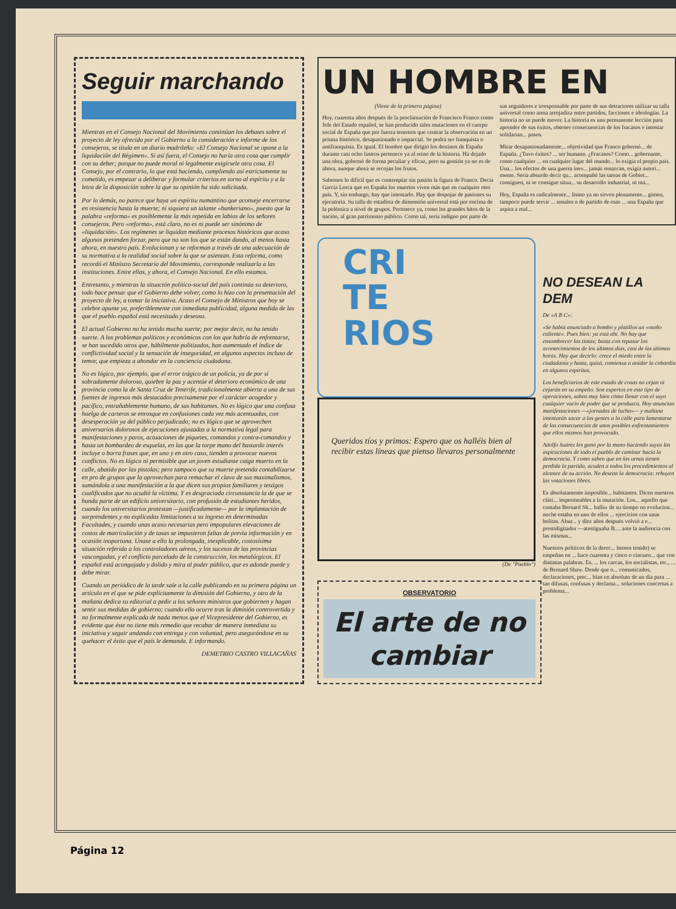Seguir marchando
Mientras en el Consejo Nacional del Movimiento continúan los debates sobre el proyecto de ley ofrecido por el Gobierno a la consideración e informe de los consejeros, se titula en un diario madrileño: «El Consejo Nacional se opone a la liquidación del Régimen». Si así fuera, el Consejo no haría otra cosa que cumplir con su deber; porque no puede moral ni legalmente exigírsele otra cosa. El Consejo, por el contrario, lo que está haciendo, cumpliendo así estrictamente su cometido, es empezar a deliberar y formular criterios en torno al espíritu y a la letra de la disposición sobre la que su opinión ha sido solicitada.
Por lo demás, no parece que haya un espíritu numantino que aconseje encerrarse en resistencia hasta la muerte; ni siquiera un talante «bunkeriano», puesto que la palabra «reforma» es posiblemente la más repetida en labios de los señores consejeros. Pero «reforma», está claro, no es ni puede ser sinónimo de «liquidación». Los regímenes se liquidan mediante procesos históricos que acaso algunos pretenden forzar, pero que no son los que se están dando, al menos hasta ahora, en nuestro país. Evolucionan y se reforman a través de una adecuación de su normativa a la realidad social sobre la que se asientan. Esta reforma, como recordó el Ministro Secretario del Movimiento, corresponde realizarla a las instituciones. Entre ellas, y ahora, el Consejo Nacional. En ello estamos.
Entretanto, y mientras la situación político-social del país continúa su deterioro, todo hace pensar que el Gobierno debe volver, como lo hizo con la presentación del proyecto de ley, a tomar la iniciativa. Acaso el Consejo de Ministros que hoy se celebre apunte ya, preferiblemente con inmediata publicidad, alguna medida de las que el pueblo español está necesitado y deseoso.
El actual Gobierno no ha tenido mucha suerte; por mejor decir, no ha tenido suerte. A los problemas políticos y económicos con los que habría de enfrentarse, se han sucedido otros que, hábilmente politizados, han aumentado el índice de conflictividad social y la sensación de inseguridad, en algunos aspectos incluso de temor, que empieza a ahondar en la conciencia ciudadana.
No es lógico, por ejemplo, que el error trágico de un policía, ya de por sí sobradamente doloroso, quiebre la paz y acentúe el deterioro económico de una provincia como la de Santa Cruz de Tenerife, tradicionalmente abierta a una de sus fuentes de ingresos más destacados precisamente por el carácter acogedor y pacífico, entrañablemente humano, de sus habitantes. No es lógico que una confusa huelga de carteros se enrosque en confusiones cada vez más acentuadas, con desesperación ya del público perjudicado; no es lógico que se aprovechen aniversarios dolorosos de ejecuciones ajustadas a la normativa legal para manifestaciones y paros, actuaciones de piquetes, comandos y contra-comandos y hasta un bombardeo de esquelas, en las que la torpe mano del bastardo interés incluye o borra frases que, en uno y en otro caso, tienden a provocar nuevos conflictos. No es lógico ni permisible que un joven estudiante caiga muerto en la calle, abatido por las pistolas; pero tampoco que su muerte pretenda contabilizarse en pro de grupos que la aprovechan para remachar el clavo de sus maximalismos, sumándola a una manifestación a la que dicen sus propios familiares y testigos cualificados que no acudió la víctima. Y es desgraciada circunstancia la de que se hunda parte de un edificio universitario, con profusión de estudiantes heridos, cuando los universitarios protestan —justificadamente— por la implantación de sorprendentes y no explicadas limitaciones a su ingreso en determinadas Facultades, y cuando unas acaso necesarias pero impopulares elevaciones de costos de matriculación y de tasas se impusieron faltas de previa información y en ocasión inoportuna. Únase a ello la prolongada, inexplicable, costosísima situación referida a los controladores aéreos, y los sucesos de las provincias vascongadas, y el conflicto parcelado de la construcción, los metalúrgicos. El español está acongojado y dolido y mira al poder público, que es adonde puede y debe mirar.
Cuando un periódico de la tarde sale a la calle publicando en su primera página un artículo en el que se pide explícitamente la dimisión del Gobierno, y otro de la mañana dedica su editorial a pedir a los señores ministros que gobiernen y hagan sentir sus medidas de gobierno; cuando ello ocurre tras la dimisión controvertida y no formalmente explicada de nada menos que el Vicepresidente del Gobierno, es evidente que éste no tiene más remedio que recabar de manera inmediata su iniciativa y seguir andando con entrega y con voluntad, pero asegurándose en su quehacer el éxito que el país le demanda. E informando.
DEMETRIO CASTRO VILLACAÑAS
UN HOMBRE EN
(Viene de la primera página)
Hoy, cuarenta años después de la proclamación de Francisco Franco como Jefe del Estado español, se han producido tales mutaciones en el cuerpo social de España que por fuerza tenemos que centrar la observación en un prisma histórico, desapasionado e imparcial. Se podrá ser franquista o antifranquista. Es igual. El hombre que dirigió los destinos de España durante casi ocho lustros pertenece ya al reino de la historia. Ha dejado una obra, gobernó de forma peculiar y eficaz, pero su gestión ya no es de ahora, aunque ahora se recojan los frutos.
Sabemos lo difícil que es contemplar sin pasión la figura de Franco. Decía García Lorca que en España los muertos viven más que en cualquier otro país. Y, sin embargo, hay que intentarlo. Hay que despojar de pasiones su ejecutoria. Su talla de estadista de dimensión universal está por encima de la polémica a nivel de grupos. Pertenece ya, como los grandes hitos de la nación, al gran patrimonio público. Como tal, sería indigno por parte de sus seguidores e irresponsable por parte de sus detractores utilizar su talla universal como arma arrojadiza entre partidos, facciones e ideologías. La historia no se puede mover. La historia es una permanente lección para aprender de sus éxitos, obtener consecuencias de los fracasos e intentar solidarian... pasos.
Mirar desapasionadamente... objetividad que Franco gobernó... de España. ¿Tuvo éxitos? ... ser humano. ¿Fracasos? Como... gobernante, como cualquier ... en cualquier lugar del mundo... lo exigía el propio país. Una... los efectos de una guerra inev... jamás renazcan, exigía autori... mente. Sería absurdo decir qu... acompañó las tareas de Gobier... consiguen, ni se consigue situa... su desarrollo industrial, ni má...
Hoy, España es radicalmente... lismo ya no sirven plenamente... gimen, tampoco puede servir ... sonales o de partido de esas ... una España que aspira a real...
CRI
TE
RIOS
Queridos tíos y primos: Espero que os halléis bien al recibir estas líneas que pienso llevaros personalmente
(De "Pueblo")
OBSERVATORIO
El arte de no cambiar
NO DESEAN LA DEM
De «A B C»:
«Se había anunciado a bombo y platillos un «otoño caliente». Pues bien: ya está ahí. No hay que ensombrecer las tintas; basta con repasar los acontecimientos de los últimos días, casi de las últimas horas. Hay que decirlo: crece el miedo entre la ciudadanía y hasta, quizá, comienza a anidar la cobardía en algunos espíritus.
Los beneficiarios de este estado de cosas no cejan ni cejarán en su empeño. Son expertos en este tipo de operaciones, saben muy bien cómo llenar con el suyo cualquier vacío de poder que se produzca. Hoy anuncian manifestaciones —«jornadas de lucha»— y mañana intentarán sacar a las gentes a la calle para lamentarse de las consecuencias de unos posibles enfrentamientos que ellos mismos han provocado.
Adolfo Suárez les ganó por la mano haciendo suyas las aspiraciones de todo el pueblo de caminar hacia la democracia. Y como saben que en las urnas tienen perdida la partida, acuden a todos los procedimientos al alcance de su acción. No desean la democracia: rehuyen las votaciones libres.
Es absolutamente imposible... habitantes. Dicen nuestros clási... impermeables a la mutación. Los... aquello que contaba Bernard Sh... halls» de su tiempo no evolucion... noche estaba en uno de ellos ... ejercicios con unas bolitas. Abur... y diez años después volvió a e... prestidigitador —atestiguaba B.... ante la audiencia con las mismas...
Nuestros políticos de la derec... hemos tenido) se empeñan en ... hace cuarenta y cinco o cincuen... que con distintas palabras. Es, ... los carcas, los socialistas, etc., ... de Bernard Shaw. Desde que o... comunicados, declaraciones, prec... bian en absoluto de un día para ... tan difusas, confusas y declama... soluciones concretas a problema...
Página 12